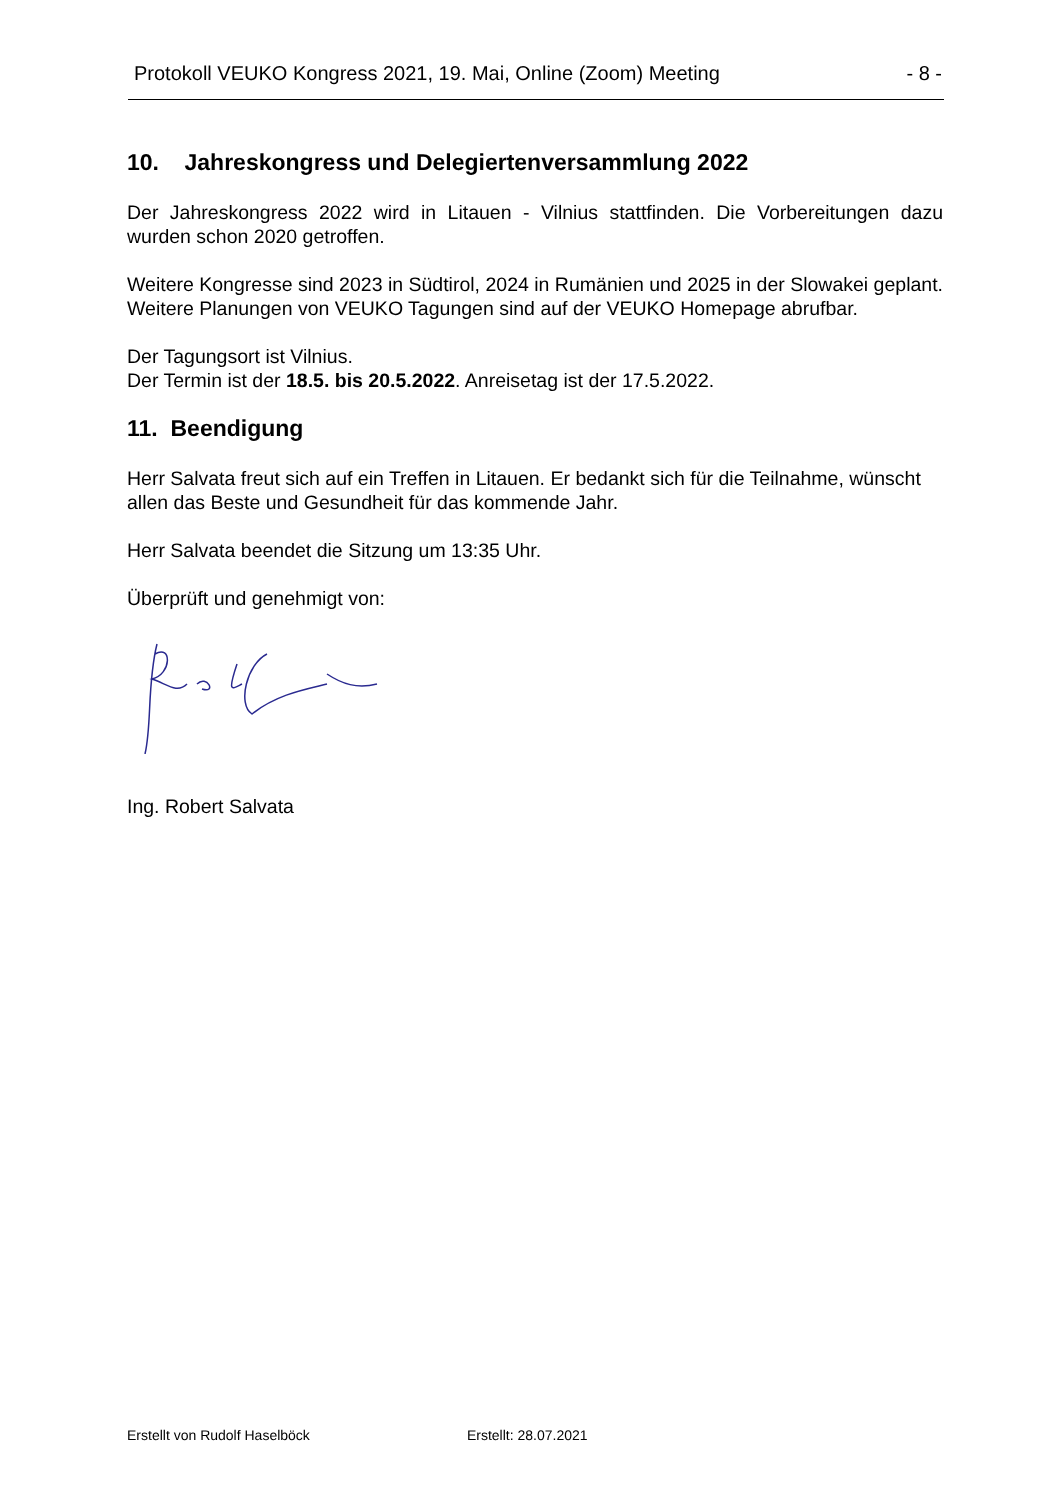Protokoll VEUKO Kongress 2021, 19. Mai, Online (Zoom) Meeting - 8 -
10. Jahreskongress und Delegiertenversammlung 2022
Der Jahreskongress 2022 wird in Litauen - Vilnius stattfinden. Die Vorbereitungen dazu wurden schon 2020 getroffen.
Weitere Kongresse sind 2023 in Südtirol, 2024 in Rumänien und 2025 in der Slowakei geplant. Weitere Planungen von VEUKO Tagungen sind auf der VEUKO Homepage abrufbar.
Der Tagungsort ist Vilnius.
Der Termin ist der 18.5. bis 20.5.2022. Anreisetag ist der 17.5.2022.
11. Beendigung
Herr Salvata freut sich auf ein Treffen in Litauen. Er bedankt sich für die Teilnahme, wünscht allen das Beste und Gesundheit für das kommende Jahr.
Herr Salvata beendet die Sitzung um 13:35 Uhr.
Überprüft und genehmigt von:
Ing. Robert Salvata
Erstellt von Rudolf Haselböck Erstellt: 28.07.2021